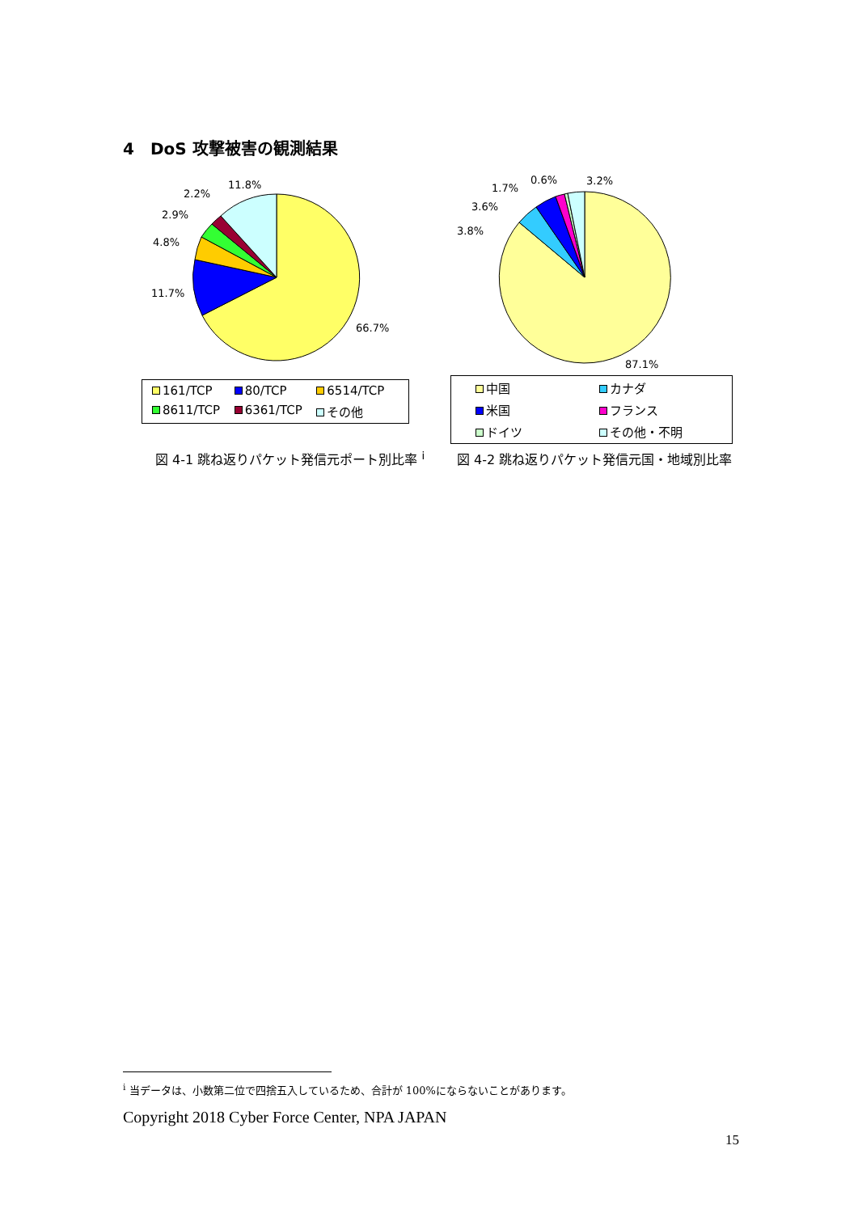4　DoS 攻撃被害の観測結果
11.8%
2.2%
2.9%
4.8%
11.7%
66.7%
161/TCP 80/TCP 6514/TCP 8611/TCP 6361/TCP その他
0.6%
3.2%
1.7%
3.6%
3.8%
87.1%
中国 カナダ 米国 フランス ドイツ その他・不明
図 4-1 跳ね返りパケット発信元ポート別比率 <sup>i</sup>
図 4-2 跳ね返りパケット発信元国・地域別比率
<sup>i</sup> 当データは、小数第二位で四捨五入しているため、合計が 100%にならないことがあります。
Copyright 2018 Cyber Force Center, NPA JAPAN
15